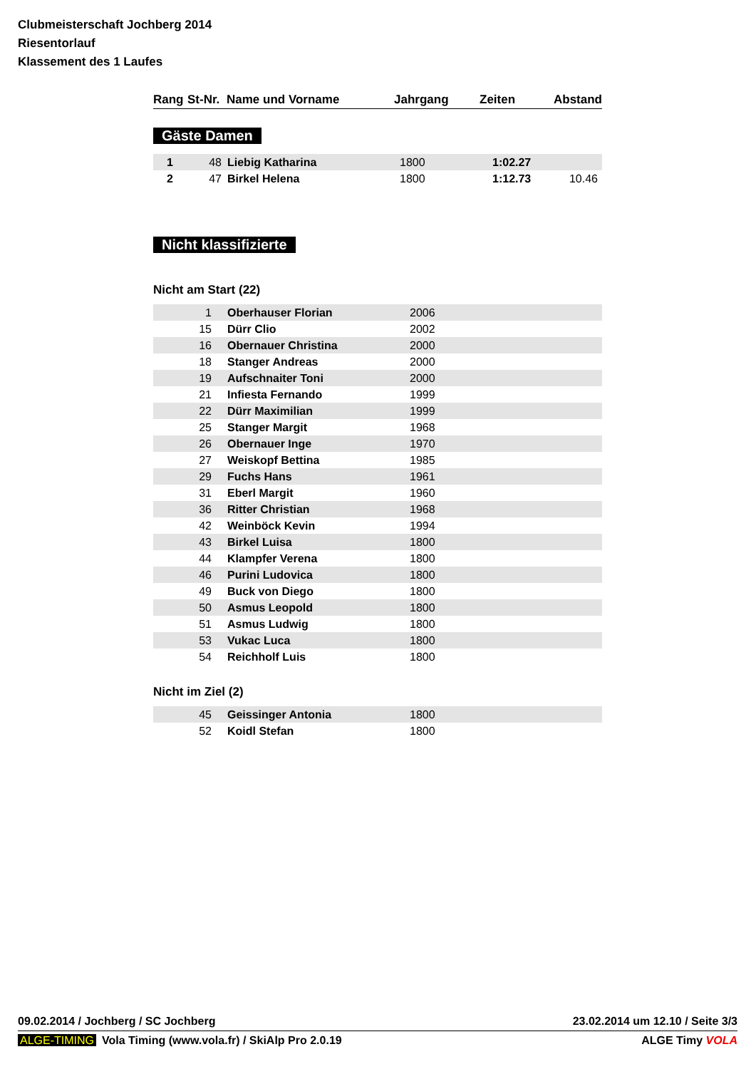Clubmeisterschaft Jochberg 2014
Riesentorlauf
Klassement des 1 Laufes
| Rang | St-Nr. | Name und Vorname | Jahrgang | Zeiten | Abstand |
| --- | --- | --- | --- | --- | --- |
Gäste Damen
| 1 | 48 | Liebig Katharina | 1800 | 1:02.27 | |
| 2 | 47 | Birkel Helena | 1800 | 1:12.73 | 10.46 |
Nicht klassifizierte
Nicht am Start (22)
| 1 | Oberhauser Florian | 2006 |
| 15 | Dürr Clio | 2002 |
| 16 | Obernauer Christina | 2000 |
| 18 | Stanger Andreas | 2000 |
| 19 | Aufschnaiter Toni | 2000 |
| 21 | Infiesta Fernando | 1999 |
| 22 | Dürr Maximilian | 1999 |
| 25 | Stanger Margit | 1968 |
| 26 | Obernauer Inge | 1970 |
| 27 | Weiskopf Bettina | 1985 |
| 29 | Fuchs Hans | 1961 |
| 31 | Eberl Margit | 1960 |
| 36 | Ritter Christian | 1968 |
| 42 | Weinböck Kevin | 1994 |
| 43 | Birkel Luisa | 1800 |
| 44 | Klampfer Verena | 1800 |
| 46 | Purini Ludovica | 1800 |
| 49 | Buck von Diego | 1800 |
| 50 | Asmus Leopold | 1800 |
| 51 | Asmus Ludwig | 1800 |
| 53 | Vukac Luca | 1800 |
| 54 | Reichholf Luis | 1800 |
Nicht im Ziel (2)
| 45 | Geissinger Antonia | 1800 |
| 52 | Koidl Stefan | 1800 |
09.02.2014 / Jochberg / SC Jochberg 23.02.2014 um 12.10 / Seite 3/3
ALGE-TIMING Vola Timing (www.vola.fr) / SkiAlp Pro 2.0.19 ALGE Timy VOLA